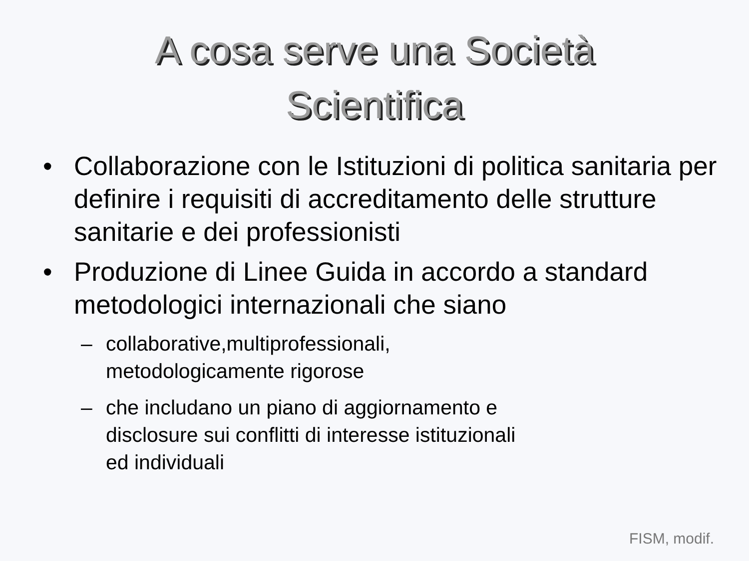A cosa serve una Società
Scientifica
• Collaborazione con le Istituzioni di politica sanitaria per definire i requisiti di accreditamento delle strutture sanitarie e dei professionisti
• Produzione di Linee Guida in accordo a standard metodologici internazionali che siano
– collaborative,multiprofessionali,
metodologicamente rigorose
– che includano un piano di aggiornamento e
disclosure sui conflitti di interesse istituzionali
ed individuali
FISM, modif.